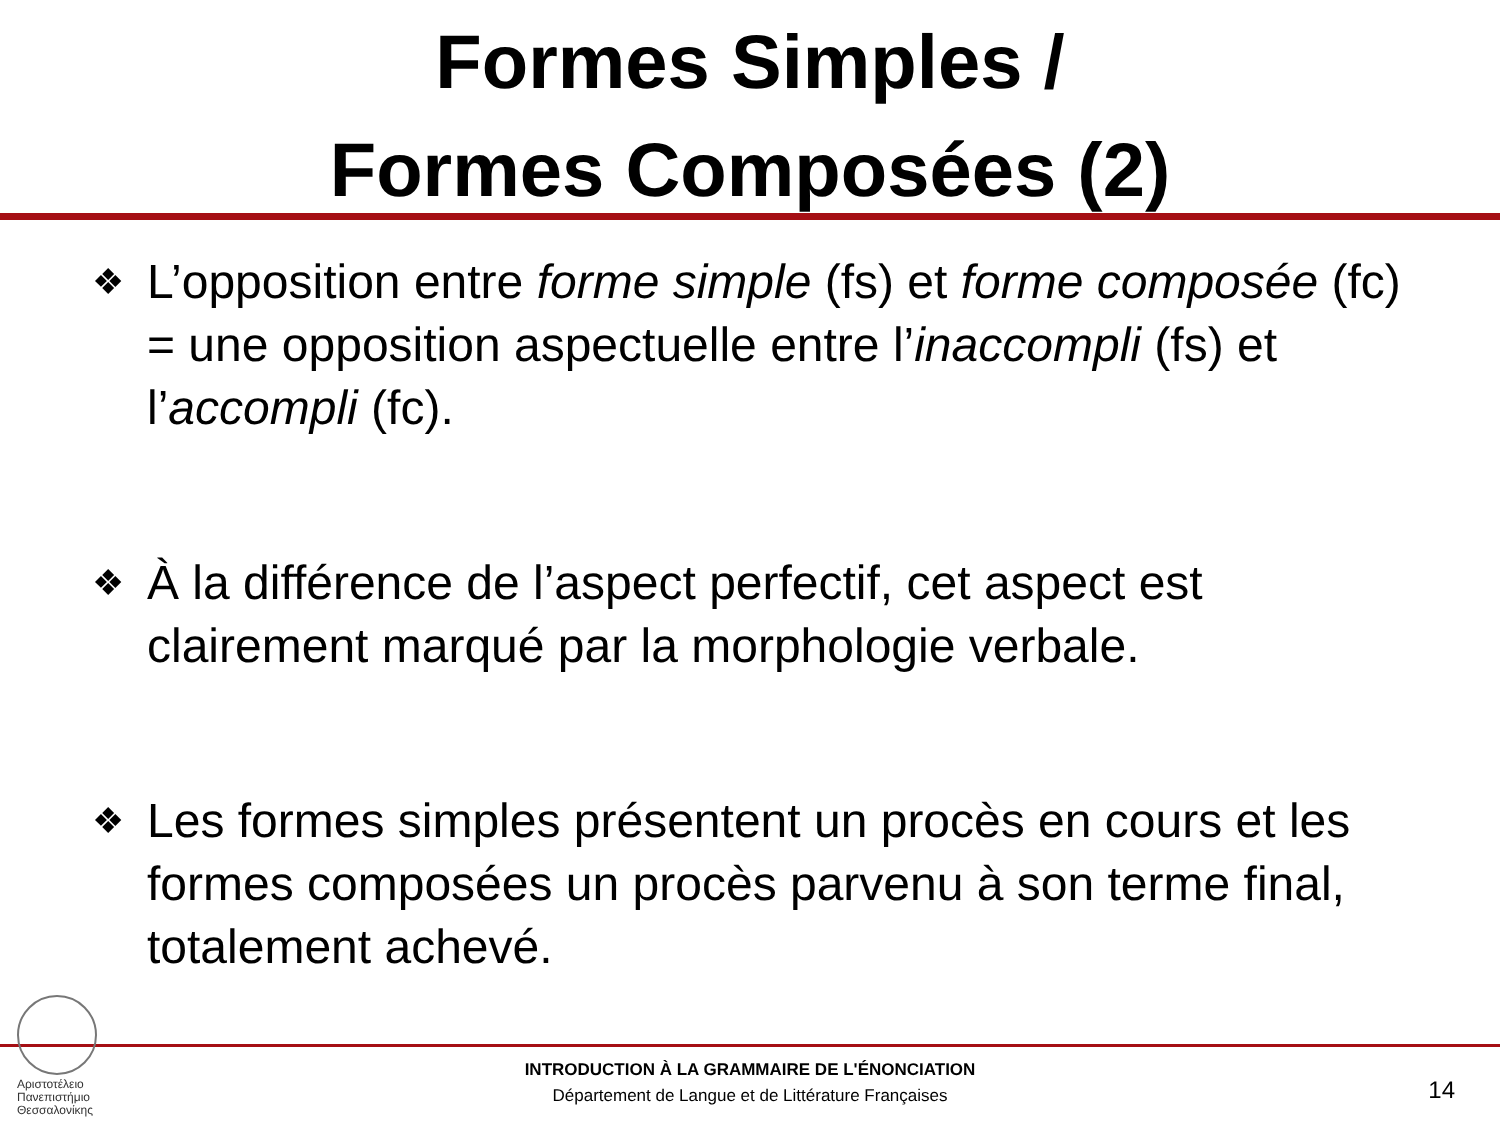Formes Simples /
Formes Composées (2)
❖ L’opposition entre forme simple (fs) et forme composée (fc) = une opposition aspectuelle entre l’inaccompli (fs) et l’accompli (fc).
❖ À la différence de l’aspect perfectif, cet aspect est clairement marqué par la morphologie verbale.
❖ Les formes simples présentent un procès en cours et les formes composées un procès parvenu à son terme final, totalement achevé.
Αριστοτέλειο
Πανεπιστήμιο
Θεσσαλονίκης
INTRODUCTION À LA GRAMMAIRE DE L'ÉNONCIATION
Département de Langue et de Littérature Françaises
14